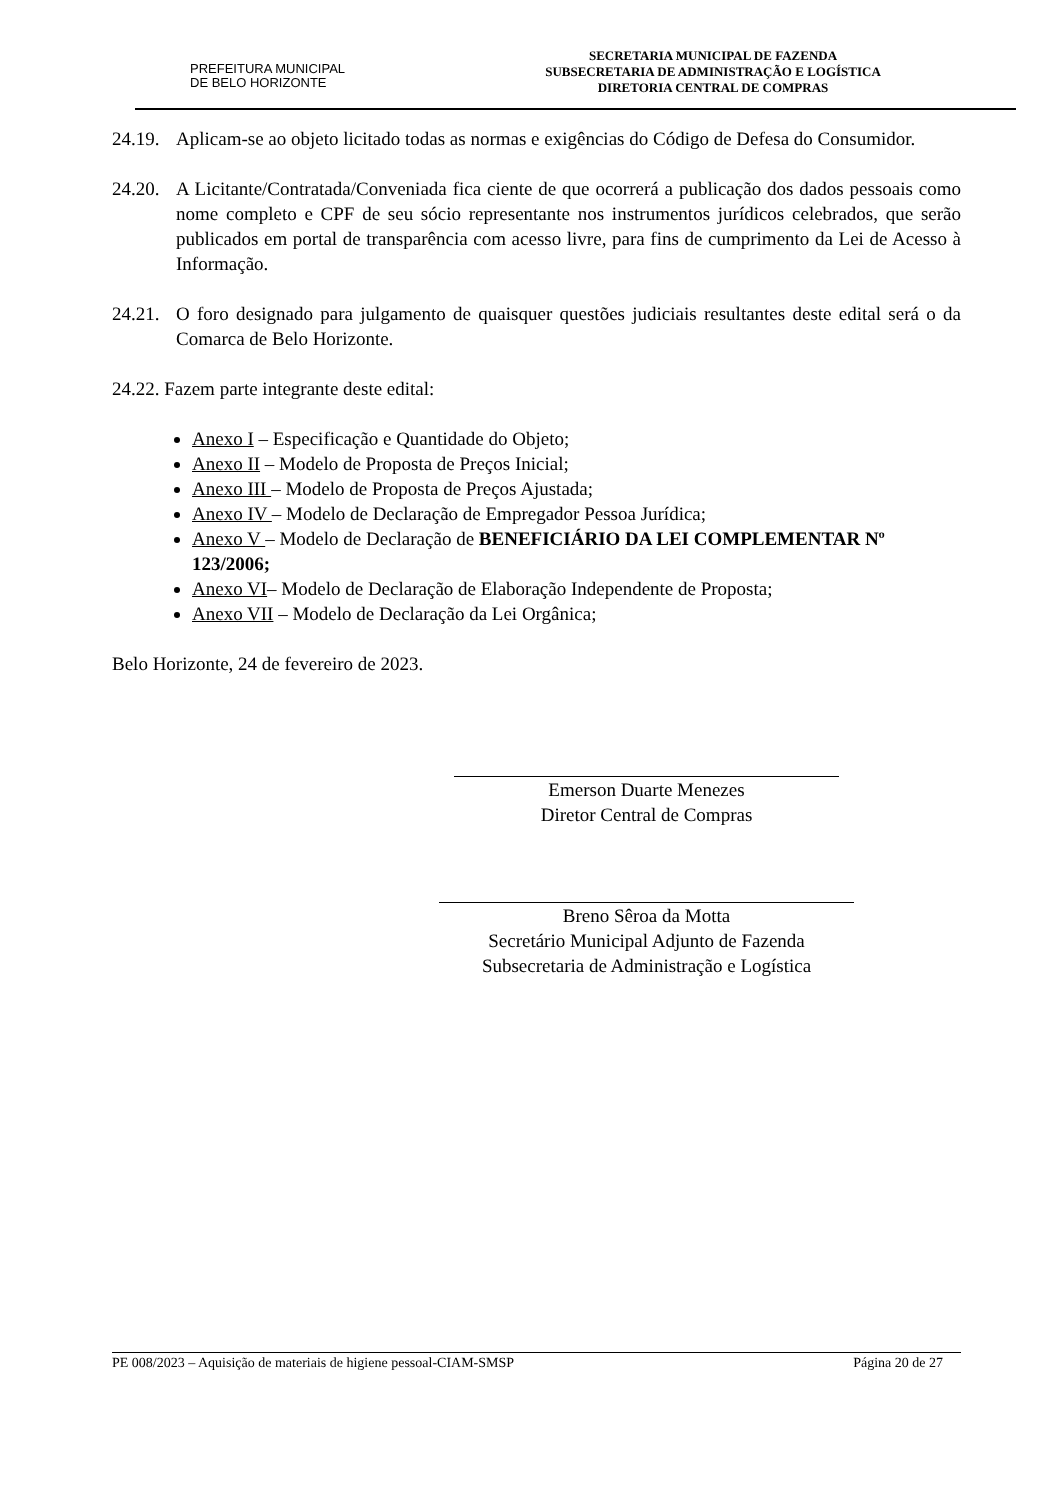PREFEITURA MUNICIPAL
DE BELO HORIZONTE
SECRETARIA MUNICIPAL DE FAZENDA
SUBSECRETARIA DE ADMINISTRAÇÃO E LOGÍSTICA
DIRETORIA CENTRAL DE COMPRAS
24.19. Aplicam-se ao objeto licitado todas as normas e exigências do Código de Defesa do Consumidor.
24.20. A Licitante/Contratada/Conveniada fica ciente de que ocorrerá a publicação dos dados pessoais como nome completo e CPF de seu sócio representante nos instrumentos jurídicos celebrados, que serão publicados em portal de transparência com acesso livre, para fins de cumprimento da Lei de Acesso à Informação.
24.21. O foro designado para julgamento de quaisquer questões judiciais resultantes deste edital será o da Comarca de Belo Horizonte.
24.22. Fazem parte integrante deste edital:
Anexo I – Especificação e Quantidade do Objeto;
Anexo II – Modelo de Proposta de Preços Inicial;
Anexo III – Modelo de Proposta de Preços Ajustada;
Anexo IV – Modelo de Declaração de Empregador Pessoa Jurídica;
Anexo V – Modelo de Declaração de BENEFICIÁRIO DA LEI COMPLEMENTAR Nº 123/2006;
Anexo VI– Modelo de Declaração de Elaboração Independente de Proposta;
Anexo VII – Modelo de Declaração da Lei Orgânica;
Belo Horizonte, 24 de fevereiro de 2023.
Emerson Duarte Menezes
Diretor Central de Compras
Breno Sêroa da Motta
Secretário Municipal Adjunto de Fazenda
Subsecretaria de Administração e Logística
PE 008/2023 – Aquisição de materiais de higiene pessoal-CIAM-SMSP Página 20 de 27